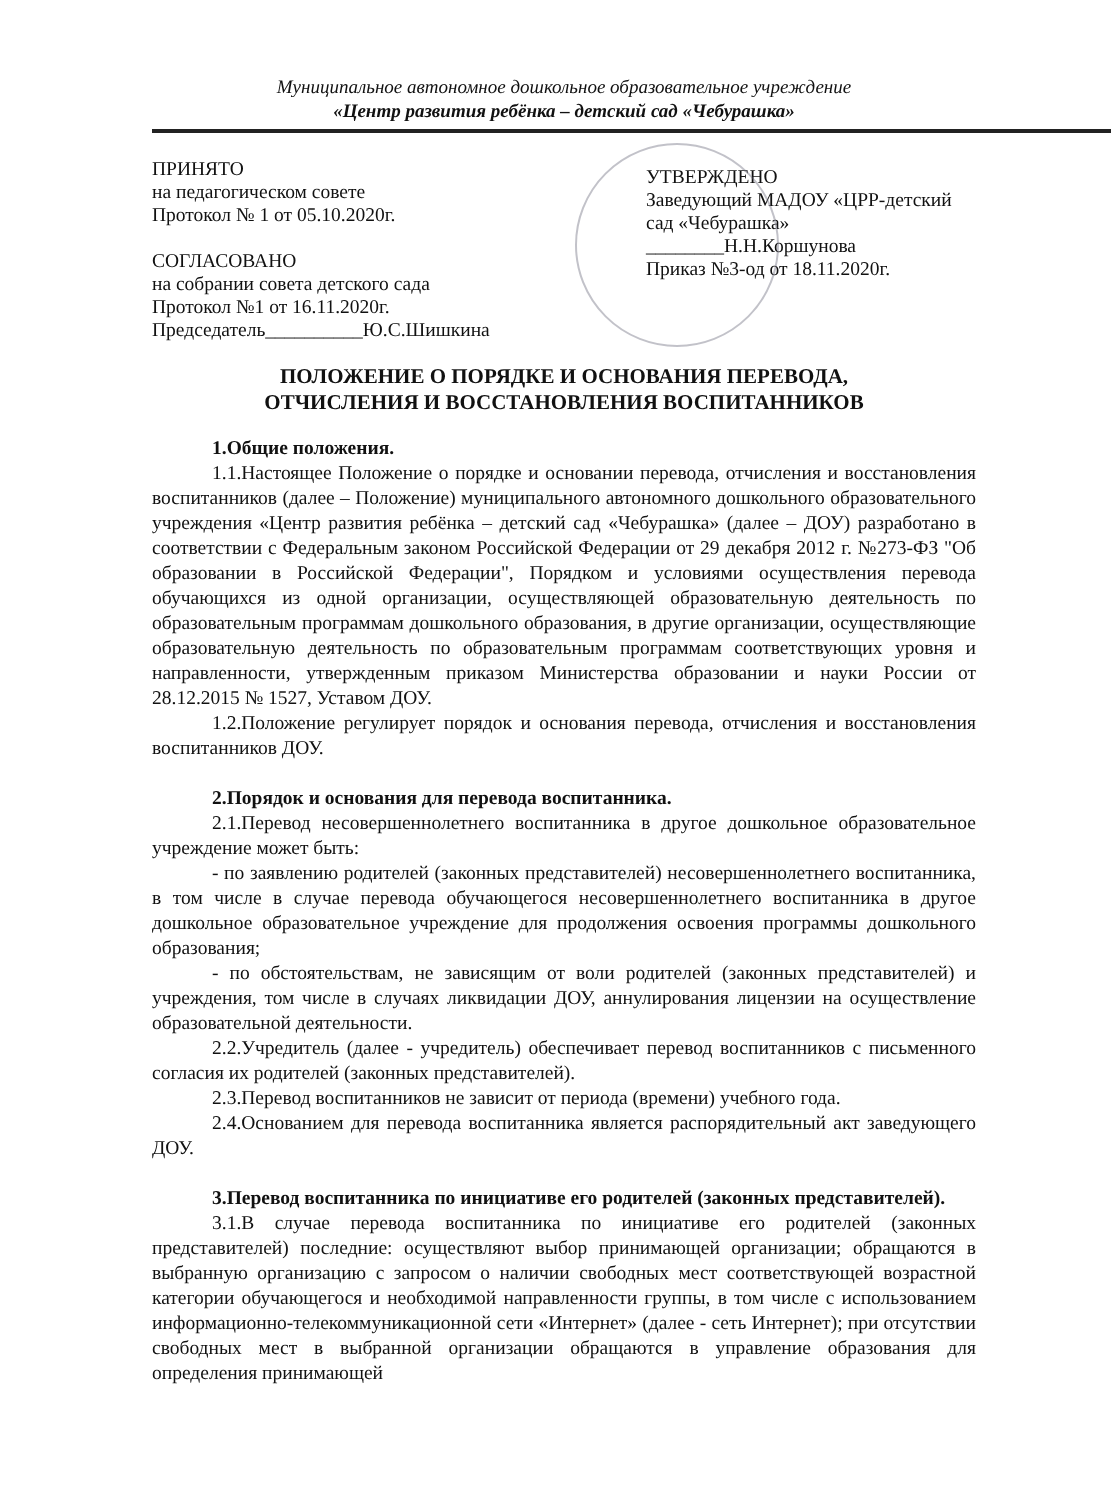Муниципальное автономное дошкольное образовательное учреждение
«Центр развития ребёнка – детский сад «Чебурашка»
ПРИНЯТО
на педагогическом совете
Протокол № 1 от 05.10.2020г.
СОГЛАСОВАНО
на собрании совета детского сада
Протокол №1 от 16.11.2020г.
Председатель__________Ю.С.Шишкина
УТВЕРЖДЕНО
Заведующий МАДОУ «ЦРР-детский сад «Чебурашка» ________Н.Н.Коршунова
Приказ №3-од от 18.11.2020г.
ПОЛОЖЕНИЕ О ПОРЯДКЕ И ОСНОВАНИЯ ПЕРЕВОДА,
ОТЧИСЛЕНИЯ И ВОССТАНОВЛЕНИЯ ВОСПИТАННИКОВ
1.Общие положения.
1.1.Настоящее Положение о порядке и основании перевода, отчисления и восстановления воспитанников (далее – Положение) муниципального автономного дошкольного образовательного учреждения «Центр развития ребёнка – детский сад «Чебурашка» (далее – ДОУ) разработано в соответствии с Федеральным законом Российской Федерации от 29 декабря 2012 г. №273-ФЗ "Об образовании в Российской Федерации", Порядком и условиями осуществления перевода обучающихся из одной организации, осуществляющей образовательную деятельность по образовательным программам дошкольного образования, в другие организации, осуществляющие образовательную деятельность по образовательным программам соответствующих уровня и направленности, утвержденным приказом Министерства образовании и науки России от 28.12.2015 № 1527, Уставом ДОУ.
1.2.Положение регулирует порядок и основания перевода, отчисления и восстановления воспитанников ДОУ.
2.Порядок и основания для перевода воспитанника.
2.1.Перевод несовершеннолетнего воспитанника в другое дошкольное образовательное учреждение может быть:
- по заявлению родителей (законных представителей) несовершеннолетнего воспитанника, в том числе в случае перевода обучающегося несовершеннолетнего воспитанника в другое дошкольное образовательное учреждение для продолжения освоения программы дошкольного образования;
- по обстоятельствам, не зависящим от воли родителей (законных представителей) и учреждения, том числе в случаях ликвидации ДОУ, аннулирования лицензии на осуществление образовательной деятельности.
2.2.Учредитель (далее - учредитель) обеспечивает перевод воспитанников с письменного согласия их родителей (законных представителей).
2.3.Перевод воспитанников не зависит от периода (времени) учебного года.
2.4.Основанием для перевода воспитанника является распорядительный акт заведующего ДОУ.
3.Перевод воспитанника по инициативе его родителей (законных представителей).
3.1.В случае перевода воспитанника по инициативе его родителей (законных представителей) последние: осуществляют выбор принимающей организации; обращаются в выбранную организацию с запросом о наличии свободных мест соответствующей возрастной категории обучающегося и необходимой направленности группы, в том числе с использованием информационно-телекоммуникационной сети «Интернет» (далее - сеть Интернет); при отсутствии свободных мест в выбранной организации обращаются в управление образования для определения принимающей